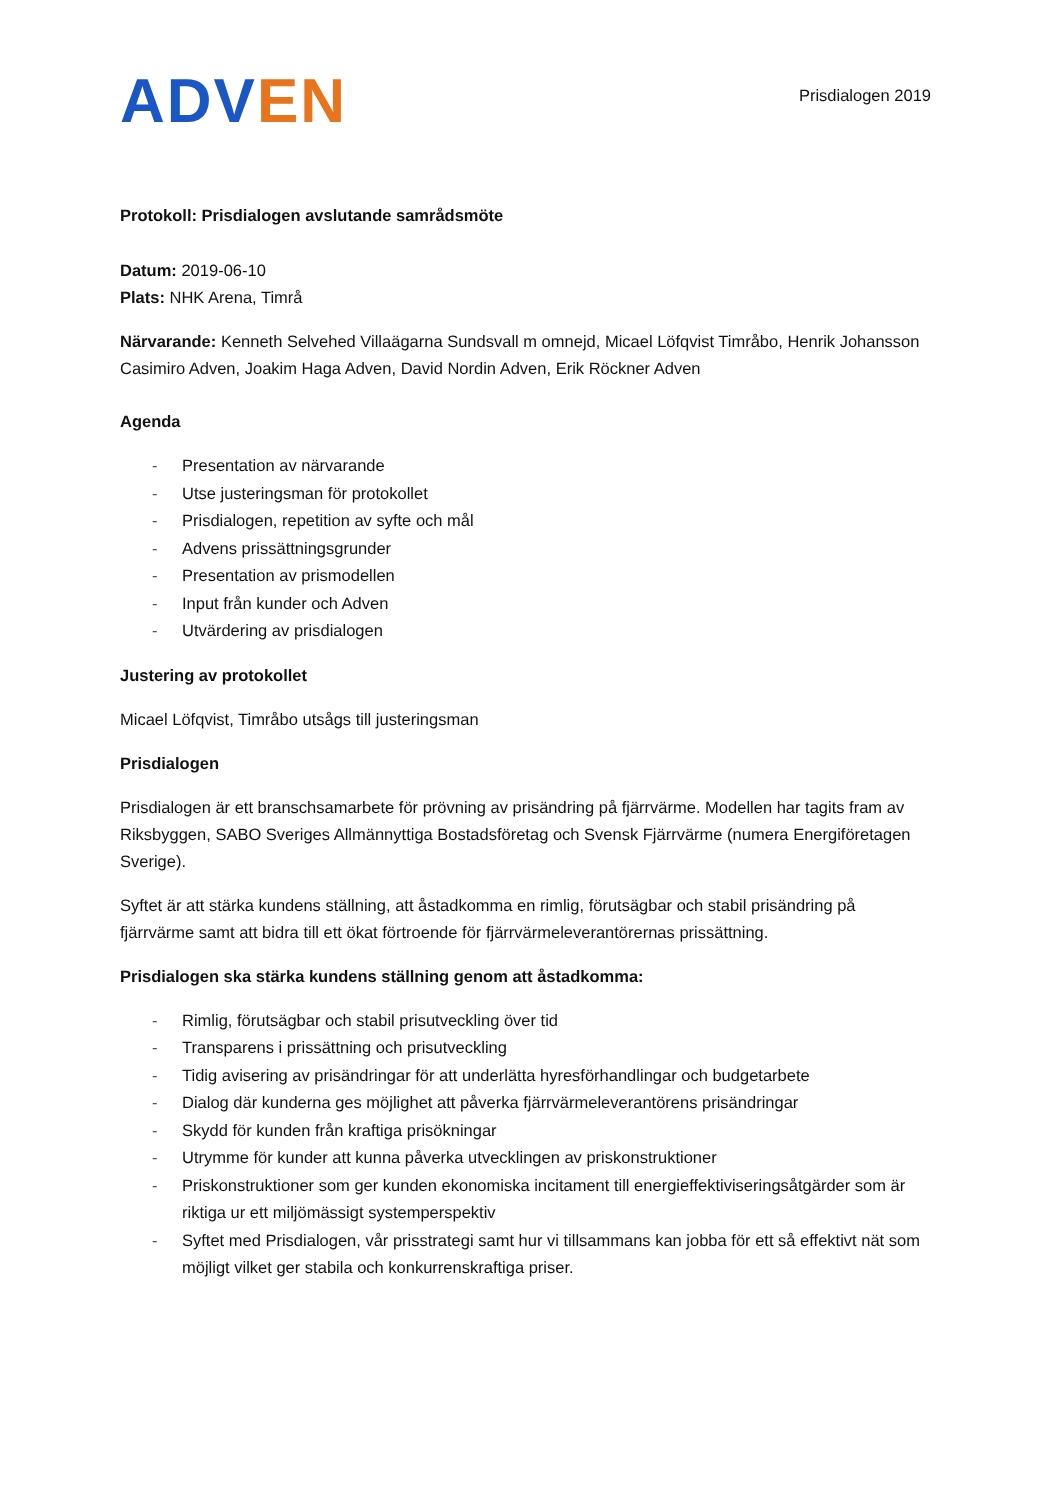ADV EN
Prisdialogen 2019
Protokoll: Prisdialogen avslutande samrådsmöte
Datum: 2019-06-10
Plats: NHK Arena, Timrå
Närvarande: Kenneth Selvehed Villaägarna Sundsvall m omnejd, Micael Löfqvist Timråbo, Henrik Johansson Casimiro Adven, Joakim Haga Adven, David Nordin Adven, Erik Röckner Adven
Agenda
- Presentation av närvarande
- Utse justeringsman för protokollet
- Prisdialogen, repetition av syfte och mål
- Advens prissättningsgrunder
- Presentation av prismodellen
- Input från kunder och Adven
- Utvärdering av prisdialogen
Justering av protokollet
Micael Löfqvist, Timråbo utsågs till justeringsman
Prisdialogen
Prisdialogen är ett branschsamarbete för prövning av prisändring på fjärrvärme. Modellen har tagits fram av Riksbyggen, SABO Sveriges Allmännyttiga Bostadsföretag och Svensk Fjärrvärme (numera Energiföretagen Sverige).
Syftet är att stärka kundens ställning, att åstadkomma en rimlig, förutsägbar och stabil prisändring på fjärrvärme samt att bidra till ett ökat förtroende för fjärrvärmeleverantörernas prissättning.
Prisdialogen ska stärka kundens ställning genom att åstadkomma:
- Rimlig, förutsägbar och stabil prisutveckling över tid
- Transparens i prissättning och prisutveckling
- Tidig avisering av prisändringar för att underlätta hyresförhandlingar och budgetarbete
- Dialog där kunderna ges möjlighet att påverka fjärrvärmeleverantörens prisändringar
- Skydd för kunden från kraftiga prisökningar
- Utrymme för kunder att kunna påverka utvecklingen av priskonstruktioner
- Priskonstruktioner som ger kunden ekonomiska incitament till energieffektiviseringsåtgärder som är riktiga ur ett miljömässigt systemperspektiv
- Syftet med Prisdialogen, vår prisstrategi samt hur vi tillsammans kan jobba för ett så effektivt nät som möjligt vilket ger stabila och konkurrenskraftiga priser.